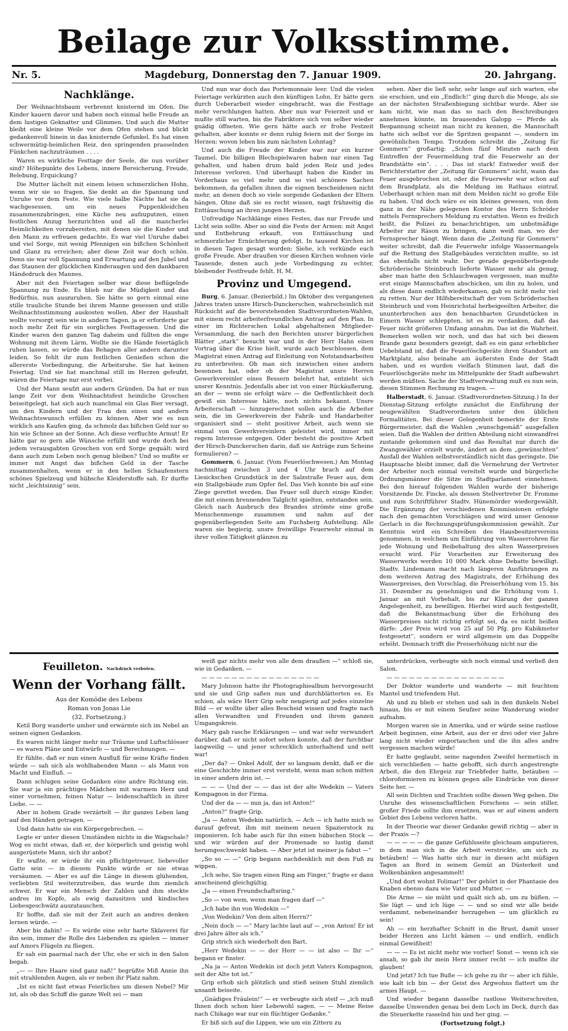Beilage zur Volksstimme.
Nr. 5. Magdeburg, Donnerstag den 7. Januar 1909. 20. Jahrgang.
Nachklänge.
Der Weihnachtsbaum verbrennt knisternd im Ofen. Die Kinder kauern davor und haben noch einmal helle Freude an dem lustigen Geknatter und Glimmen. Und auch die Mutter bleibt eine kleine Weile vor dem Ofen stehen und blickt gedankenvoll hinein in das knisternde Gefunkel. Es hat einen schwermütig-heimlichen Reiz, den springenden prasselnden Fünkchen nachzuträumen . . . .
Waren es wirkliche Festtage der Seele, die nun vorüber sind? Höhepunkte des Lebens, innere Bereicherung, Freude, Belebung, Erquickung?
Die Mutter lächelt mit einem leisen schmerzlichen Hohn, wenn wir sie so fragen. Sie denkt an die Spannung und Unruhe vor dem Feste. Wie viele halbe Nächte hat sie da wachgesessen, um ein neues Puppenkleidchen zusammenzubringen, eine Küche neu aufzuputzen, einen festlichen Anzug herzurichten und all die mancherlei Heimlichkeiten vorzubereiten, mit denen sie die Kinder und den Mann zu erfreuen gedachte. Es war viel Unruhe dabei und viel Sorge, mit wenig Pfennigen ein bißchen Schönheit und Glanz zu erreichen; aber diese Zeit war doch schön. Denn sie war voll Spannung und Erwartung auf den Jubel und das Staunen der glücklichen Kinderaugen und den dankbaren Händedruck des Mannes.
Aber mit den Feiertagen selber war diese beflügelnde Spannung zu Ende. Es blieb nur die Müdigkeit und das Bedürfnis, nun auszuruhen. Sie hätte so gern einmal eine stille trauliche Stunde bei ihrem Manne gesessen und stille Weihnachtsstimmung auskosten wollen. Aber der Haushalt wollte versorgt sein wie in andern Tagen, ja er erforderte gar noch mehr Zeit für ein sorgliches Festtagessen. Und die Kinder waren den ganzen Tag daheim und füllten die enge Wohnung mit ihrem Lärm. Wollte sie die Hände feiertäglich ruhen lassen, so würde das Behagen aller andern darunter leiden. So fehlt ihr zum festlichen Genießen schon die allererste Vorbedingung, die Arbeitsruhe. Sie hat keinen Feiertag. Und sie hat manchmal still im Herzen gefeufzt, wären die Feiertage nur erst vorbei.
Und der Mann seufzt aus andern Gründen. Da hat er nun lange Zeit vor dem Weihnachtsfest heimliche Groschen beiseitgelegt, hat sich auch manchmal ein Glas Bier versagt, um den Kindern und der Frau den einen und andern Weihnachtswunsch erfüllen zu können. Aber wie es nun wirklich ans Kaufen ging, da schmolz das bißchen Geld nur so hin wie Schnee an der Sonne. Ach diese verfluchte Armut! Er hätte gar so gern alle Wünsche erfüllt und wurde doch bei jedem verausgabten Groschen von erd Sorge gequält: wird dann auch zum Leben noch genug bleiben? Und so mußte er immer mit Angst das bißchen Geld in der Tasche zusammenhalten, wenn er in den hellen Schaufenstern schönes Spielzeug und hübsche Kleiderstoffe sah. Er durfte nicht „leichtsinnig“ sein.
Und nun war doch das Portemonnaie leer. Und die vielen Feiertage verkürzten auch den künftigen Lohn. Er hätte gern durch Ueberarbeit wieder eingebracht, was die Festtage mehr verschlungen hatten. Aber nun war Feierzeit und er mußte still warten, bis die Fabriktore sich von selber wieder gnädig öffneten. Wie gern hätte auch er frohe Festzeit gehalten, aber konnte er denn ruhig feiern mit der Sorge im Herzen: wovon leben bis zum nächsten Lohntag?
Und auch die Freude der Kinder war nur ein kurzer Taumel. Die billigen Blechspielwaren haben nur einen Tag gehalten, und haben drum bald jeden Reiz und jedes Interesse verloren. Und überhaupt haben die Kinder im Vorderhaus so viel mehr und so viel schönere Sachen bekommen, da gefallen ihnen die eignen bescheidenen nicht mehr, an denen doch so viele sorgende Gedanken der Eltern hängen. Ohne daß sie es recht wissen, nagt frühzeitig die Enttäuschung an ihren jungen Herzen.
Unfreudige Nachklänge eines Festes, das nur Freude und Licht sein sollte. Aber so sind die Feste der Armen: mit Angst und Entbehrung erkauft, von Enttäuschung und schmerzlicher Ernüchterung gefolgt. In tausend Kirchen ist in diesen Tagen gesagt worden: Siehe, ich verkünde euch große Freude. Aber draußen vor diesen Kirchen wohnen viele Tausende, denen auch jede Vorbedingung zu echter, bleibender Festfreude fehlt. H. M.
Provinz und Umgegend.
Burg, 6. Januar. (Bezierbild.) Im Oktober des vergangenen Jahres traten unsre Hirsch-Dunckerschen, wahrscheinlich mit Rücksicht auf die bevorstehenden Stadtverordneten-Wahlen, mit einem recht arbeiterfreundlichen Antrag auf den Plan. In einer im Richterschen Lokal abgehaltenen Mitglieder-Versammlung, die nach den Berichten unsrer bürgerlichen Blätter „stark“ besucht war und in der Herr Hahn einen Vortrag über die Krise hielt, wurde auch beschlossen, dem Magistrat einen Antrag auf Einleitung von Notstandsarbeiten zu unterbreiten. Ob man sich inzwischen eines andern besonnen hat, oder ob der Magistrat unsre Herren Gewerkvereinler eines Bessern belehrt hat, entzieht sich unsrer Kenntnis. Jedenfalls aber ist von einer Rückäußerung, an der — wenn sie erfolgt wäre — die Oeffentlichkeit doch gewiß ein Interesse hätte, noch nichts bekannt. Unsre Arbeiterschaft — hinzugerechnet sollen auch die Arbeiter sein, die im Gewerkverein der Fabrik- und Handarbeiter organisiert sind — steht positiver Arbeit, auch wenn sie einmal von Gewerkvereinlern geleistet wird, immer mit regem Interesse entgegen. Oder besteht die positive Arbeit der Hirsch-Dunckerschen darin, daß sie Anträge zum Scheine formulieren? —
Gommern, 6. Januar. (Vom Feuerlöschwesen.) Am Montag nachmittag zwischen 3 und 4 Uhr brach auf dem Liesickschen Grundstück in der Salzstraße Feuer aus, dem ein Stallgebäude zum Opfer fiel. Das Vieh konnte bis auf eine Ziege gerettet werden. Das Feuer soll durch einige Kinder, die mit einem brennenden Talglicht spielten, entstanden sein. Gleich nach Ausbruch des Brandes strömte eine große Menschenmenge zusammen und nahm auf der gegenüberliegenden Seite am Fuchsberg Aufstellung. Alle waren sie begierig, unsre freiwillige Feuerwehr einmal in ihrer vollen Tätigkeit glänzen zu
sehen. Aber die ließ sehr, sehr lange auf sich warten, ehe sie erschien, und ein „Endlich!“ ging durch die Menge, als sie an der nächsten Straßenbiegung sichtbar wurde. Aber sie kam nicht, wie man das so nach den Beschreibungen annehmen könnte, im brausenden Galopp — Pferde als Bespannung scheint man nicht zu kennen, die Mannschaft hatte sich selbst vor die Spritzen gespannt —, sondern im gewöhnlichen Tempo. Trotzdem schreibt die „Zeitung für Gommern“ großartig: „Schon fünf Minuten nach dem Eintreffen der Feuermeldung traf die Feuerwehr an der Brandstätte ein“. . . . Das ist stark! Entweder weiß der Berichterstatter der „Zeitung für Gommern“ nicht, wann das Feuer ausgebrochen ist, oder die Feuerwehr war schon auf dem Brandplatz, als die Meldung im Rathaus eintraf. Ueberhaupt schien man mit dem Melden nicht so große Eile zu haben. Und doch wäre es ein kleines gewesen, von dem ganz in der Nähe gelegenen Kontor des Herrn Schröder mittels Fernsprechers Meldung zu erstatten. Wenn es freilich heißt, die Polizei zu benachrichtigen, um unbotmäßige Arbeiter zur Räson zu bringen, dann weiß man, wo der Fernsprecher hängt. Wenn dann die „Zeitung für Gommern“ weiter schreibt, daß die Feuerwehr infolge Wassermangels auf die Rettung des Stallgebäudes verzichten mußte, so ist das ebenfalls nicht wahr. Der gerade gegenüberliegende Schröderische Steinbruch lieferte Wasser mehr als genug, aber man hatte den Schlauchwagen vergessen, man mußte erst einige Mannschaften abschicken, um ihn zu holen, und als diese dann endlich wiederkamen, gab es nicht mehr viel zu retten. Nur der Hilfsbereitschaft der vom Schröderischen Steinbruch und vom Heinrichstal herbeigeeilten Arbeiter, die ununterbrochen aus den benachbarten Grundstücken in Eimern Wasser schleppten, ist es zu verdanken, daß das Feuer nicht größeren Umfang annahm. Das ist die Wahrheit. Bemerken wollen wir noch, und das hat sich bei diesem Brande ganz besonders gezeigt, daß es ein ganz erheblicher Uebelstand ist, daß die Feuerlöschgeräte ihren Standort am Marktplatz, also beinahe am äußersten Ende der Stadt haben, und es wurden vielfach Stimmen laut, daß die Feuerlöschgeräte mehr im Mittelpunkte der Stadt aufbewahrt werden müßten. Sache der Stadtverwaltung muß es nun sein, diesen Stimmen Rechnung zu tragen. —
Halberstadt, 6. Januar. (Stadtverordneten-Sitzung.) In der Dienstag-Sitzung erfolgte zunächst die Einführung der neugewählten Stadtverordneten unter den üblichen Formalitäten. Bei dieser Gelegenheit bemerkte der Erste Bürgermeister, daß die Wahlen „wunschgemäß“ ausgefallen seien. Daß die Wahlen der dritten Abteilung nicht einwandfrei zustande gekommen sind und das Resultat nur durch die Zwangswähler erzielt wurde, ändert an dem „gewünschten“ Ausfall der Wahlen selbstverständlich nicht das geringste. Die Hauptsache bleibt immer, daß die Vermehrung der Vertreter der Arbeiter noch einmal vereitelt wurde und bürgerliche Ordnungsmänner die Sitze im Stadtparlament einnehmen. Bei den hierauf folgenden Wahlen wurde der bisherige Vorsitzende Dr. Fincke, als dessen Stellvertreter Dr. Fromme und zum Schriftführer Stadtv. Hünemörder wiedergewählt. Die Ergänzung der verschiedenen Kommissionen erfolgte nach den gemachten Vorschlägen und wird unser Genosse Gerlach in die Rechnungsprüfungskommission gewählt. Zur Kenntnis wird ein Schreiben des Hausbesitzervereins genommen, in welchem um Einführung von Wasserrohren für jede Wohnung und Beibehaltung des alten Wasserpreises ersucht wird. Für Vorarbeiten zur Erweiterung des Wasserwerks werden 10 000 Mark ohne Debatte bewilligt. Stadtv. Lindemann macht nach längeren Ausführungen zu dem weiteren Antrag des Magistrats, der Erhöhung des Wasserpreises, den Vorschlag, die Preiserhöhung vom 15. bis 31. Dezember zu genehmigen und die Erhöhung vom 1. Januar an mit Vorbehalt, bis zur Klärung der ganzen Angelegenheit, zu bewilligen. Hierbei wird auch festgestellt, daß die Bekanntmachung über die Erhöhung des Wasserpreises nicht richtig erfolgt sei, da es nicht heißen dürfe: „der Preis wird von 25 auf 50 Pfg. pro Kubikmeter festgesetzt“, sondern er wird allgemein um das Doppelte erhöht. Demnach trifft die Preiserhöhung nicht nur die
Feuilleton. Nachdruck verboten.
Wenn der Vorhang fällt.
Aus der Komödie des Lebens
Roman von Jonas Lie
(32. Fortsetzung.)
Ketil Borg wanderte umher und erwärmte sich im Nebel an seinen eignen Gedanken.
Es waren nicht länger mehr nur Träume und Luftschlösser — es waren Pläne und Entwürfe — und Berechnungen. —
Er fühlte, daß er nun einen Ausfluß für seine Kräfte finden würde — sah sich als wohlhabenden Mann — als Mann von Macht und Einfluß. —
Dann schlugen seine Gedanken eine andre Richtung ein. Sie war ja ein prächtiges Mädchen mit warmem Herz und einer vornehmen, feinen Natur — leidenschaftlich in ihrer Liebe. — —
Aber in hohem Grade verzärtelt — ihr ganzes Leben lang auf den Händen getragen. —
Und dann hatte sie ein Körpergebrechen. —
Legte er unter diesen Umständen nichts in die Wagschale? Wog es nicht etwas, daß er, der körperlich und geistig wohl ausgerüstete Mann, sich ihr anbot?
Er wußte, er würde ihr ein pflichtgetreuer, liebevoller Gatte sein — in diesem Punkte würde er nie etwas versäumen. — Aber es auf die Länge in diesem glühenden, verliebten Stil weiterzutreiben, das wurde ihm ziemlich schwer. Er war ein Mensch der Zahlen und ihm steckte andres im Kopfe, als ewig dazusitzen und kindisches Liebesgeschwätz auszutauschen.
Er hoffte, daß sie mit der Zeit auch an andres denken lernen würde. —
Aber bis dahin! — Es würde eine sehr harte Sklaverei für ihn sein, immer die Rolle des Liebenden zu spielen — immer auf Amors Flügeln zu fliegen.
Er sah ein paarmal nach der Uhr, ehe er sich in den Salon begab.
„— — Ihre Haare sind ganz naß!“ begrüßte Miß Annie ihn mit strahlenden Augen, als er neben ihr Platz nahm.
„Ist es nicht fast etwas Feierliches um diesen Nebel? Mir ist, als ob das Schiff die ganze Welt sei — man
weiß gar nichts mehr von alle dem draußen —“ schloß sie, wie in Gedanken. —
— — — — — — — — — — — — — — — —
Mary Johnson hatte ihr Photographiealbum hervorgesucht und sie und Grip saßen nun und durchblätterten es. Es schien, als wäre Herr Grip sehr neugierig auf jedes einzelne Bild — er wollte über alles Bescheid wissen und fragte nach allen Verwandten und Freunden und ihrem ganzen Umgangskreis.
Mary gab rasche Erklärungen — und war sehr verwundert darüber, daß er nicht sofort sehen konnte, daß der furchtbar langweilig — und jener schrecklich unterhaltend und nett war!
„Der da? — Onkel Adolf, der so langsam denkt, daß er die eine Geschichte immer erst versteht, wenn man schon mitten in einer andern drin ist. —
— — — Und der — — das ist der alte Wedekin — Vaters Kompagnon in der Firma.
Und der da — — nun ja, das ist Anton!“
„Anton?“ fragte Grip.
„Ja — Anton Wedekin natürlich. — Ach — ich hatte mich so darauf gefreut, ihm mit meinem neuen Spazierstock zu imponieren. Ich habe auch für ihn einen hübschen Stock — und wir würden auf der Promenade so lustig damit herumgeschwenkt haben. — Aber jetzt ist meiner ja fabut —“
„So so — —“ Grip begann nachdenklich mit dem Fuß zu wippen.
„Ich sehe, Sie tragen einen Ring am Finger,“ fragte er dann anscheinend gleichgültig.
„Ja — einen Freundschaftsring.“
„So — von wem, wenn man fragen darf —“
„Ich habe ihn von Wedekin —“
„Von Wedekin? Von dem alten Herrn?“
„Nein doch — —“ Mary lachte laut auf — „von Anton! Er ist drei Jahre älter als ich.“
Grip strich sich wiederholt den Bart.
„Herr Wedekin — — der Herr — — ist also — Ihr —“ begann er finster.
„Na ja — Anton Wedekin ist doch jetzt Vaters Kompagnon, seit der Alte tot ist.“
Grip erhob sich plötzlich und stieß seinen Stuhl ziemlich unsanft beiseite.
„Gnädiges Fräulein!“ — er verbeugte sich steif — „ich muß Ihnen doch schon hier Lebewohl sagen. — — Meine Reise nach Chikago war nur ein flüchtiger Gedanke.“
Er biß sich auf die Lippen, wie um ein Zittern zu
unterdrücken, verbeugte sich noch einmal und verließ den Salon.
— — — — — — — — — — — — — — — —
Der Doktor wanderte und wanderte — mit feuchtem Mantel und triefendem Hut.
Ab und zu blieb er stehen und sah in den dunkeln Nebel hinaus, bis er mit einem Seufzer seine Wanderung wieder aufnahm.
Morgen waren sie in Amerika, und er würde seine rastlose Arbeit beginnen, eine Arbeit, aus der er drei oder vier Jahre lang nicht wieder emportauchen und die ihn alles andre vergessen machen würde!
Er hatte geglaubt, seine nagenden Zweifel hermetisch in sich verschließen — hatte gehofft, sich durch angestrengte Arbeit, die den Ehrgeiz zur Triebfeder hatte, betäuben — chloroformieren zu können gegen alle Eindrücke von dieser Seite her. —
All sein Dichten und Trachten sollte diesen Weg gehen. Die Unruhe des wissenschaftlichen Forschens — sein stiller, großer Friede sollte ihm ersetzen, was er auf einem andern Gebiet des Lebens verloren hatte.
In der Theorie war dieser Gedanke gewiß richtig — aber in der Praxis —?
— — — — — die ganze Gefühlsseite gleichsam amputieren, in dem man sich in die Arbeit verstrickte, um sich zu betäuben! — Was hatte sich nur in diesen acht müßigen Tagen an Bord in seinem Gemüt an Düsterkeit und Wolkenbänken angesammelt!
„Und dort wohnt Folimar!“ Der gehört in der Phantasie des Knaben ebenso dazu wie Vater und Mutter. —
Die Arme — sie müht und quält sich ab, um zu büßen. — Sie lügt — und ich lüge — — und so sind wir alle beide verdammt, nebeneinander herzugehen — um glücklich zu sein!
Ah — ein herzhafter Schnitt in die Brust, damit unser beider Herzen ans Licht kämen — und endlich, endlich einmal Gewißheit!
— — — Es ist nicht mehr wie vorher! Sonst — wenn ich sie ansah, so gab ihr mein Herz immer recht — ich mußte ihr glauben!
Und jetzt? Ich tue Buße — ich gehe zu ihr — aber ich fühle, wie kalt ich bin — der Geist des Argwohns flattert um ihr armes Haupt. —
Und wieder begann dasselbe rastlose Weiterschreiten, dasselbe Umwenden genau bei dem Loch im Deck, durch das die Steuerkette rasselnd hin und her ging. —
(Fortsetzung folgt.)